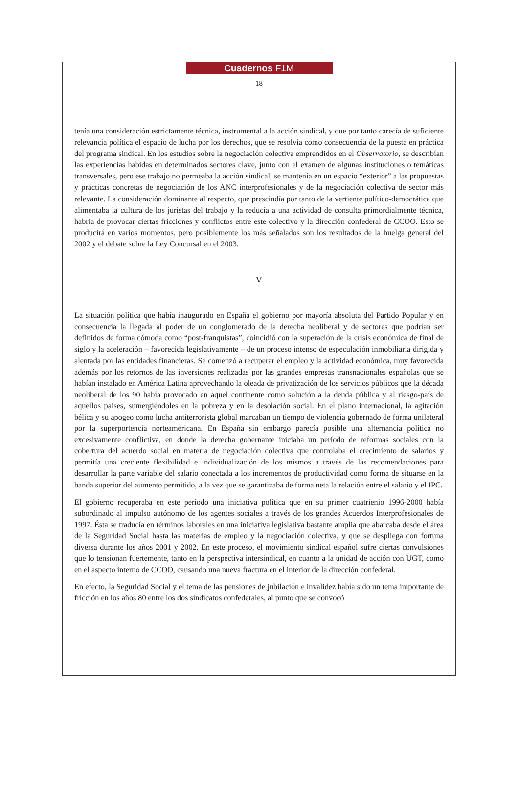Cuadernos F1M
18
tenía una consideración estrictamente técnica, instrumental a la acción sindical, y que por tanto carecía de suficiente relevancia política el espacio de lucha por los derechos, que se resolvía como consecuencia de la puesta en práctica del programa sindical. En los estudios sobre la negociación colectiva emprendidos en el Observatorio, se describían las experiencias habidas en determinados sectores clave, junto con el examen de algunas instituciones o temáticas transversales, pero ese trabajo no permeaba la acción sindical, se mantenía en un espacio “exterior” a las propuestas y prácticas concretas de negociación de los ANC interprofesionales y de la negociación colectiva de sector más relevante. La consideración dominante al respecto, que prescindía por tanto de la vertiente político-democrática que alimentaba la cultura de los juristas del trabajo y la reducía a una actividad de consulta primordialmente técnica, habría de provocar ciertas fricciones y conflictos entre este colectivo y la dirección confederal de CCOO. Esto se producirá en varios momentos, pero posiblemente los más señalados son los resultados de la huelga general del 2002 y el debate sobre la Ley Concursal en el 2003.
V
La situación política que había inaugurado en España el gobierno por mayoría absoluta del Partido Popular y en consecuencia la llegada al poder de un conglomerado de la derecha neoliberal y de sectores que podrían ser definidos de forma cómoda como “post-franquistas”, coincidió con la superación de la crisis económica de final de siglo y la aceleración – favorecida legislativamente – de un proceso intenso de especulación inmobiliaria dirigida y alentada por las entidades financieras. Se comenzó a recuperar el empleo y la actividad económica, muy favorecida además por los retornos de las inversiones realizadas por las grandes empresas transnacionales españolas que se habían instalado en América Latina aprovechando la oleada de privatización de los servicios públicos que la década neoliberal de los 90 había provocado en aquel continente como solución a la deuda pública y al riesgo-país de aquellos países, sumergiéndoles en la pobreza y en la desolación social. En el plano internacional, la agitación bélica y su apogeo como lucha antiterrorista global marcaban un tiempo de violencia gobernado de forma unilateral por la superportencia norteamericana. En España sin embargo parecía posible una alternancia política no excesivamente conflictiva, en donde la derecha gobernante iniciaba un período de reformas sociales con la cobertura del acuerdo social en materia de negociación colectiva que controlaba el crecimiento de salarios y permitía una creciente flexibilidad e individualización de los mismos a través de las recomendaciones para desarrollar la parte variable del salario conectada a los incrementos de productividad como forma de situarse en la banda superior del aumento permitido, a la vez que se garantizaba de forma neta la relación entre el salario y el IPC.
El gobierno recuperaba en este período una iniciativa política que en su primer cuatrienio 1996-2000 había subordinado al impulso autónomo de los agentes sociales a través de los grandes Acuerdos Interprofesionales de 1997. Ésta se traducía en términos laborales en una iniciativa legislativa bastante amplia que abarcaba desde el área de la Seguridad Social hasta las materias de empleo y la negociación colectiva, y que se despliega con fortuna diversa durante los años 2001 y 2002. En este proceso, el movimiento sindical español sufre ciertas convulsiones que lo tensionan fuertemente, tanto en la perspectiva intersindical, en cuanto a la unidad de acción con UGT, como en el aspecto interno de CCOO, causando una nueva fractura en el interior de la dirección confederal.
En efecto, la Seguridad Social y el tema de las pensiones de jubilación e invalidez había sido un tema importante de fricción en los años 80 entre los dos sindicatos confederales, al punto que se convocó